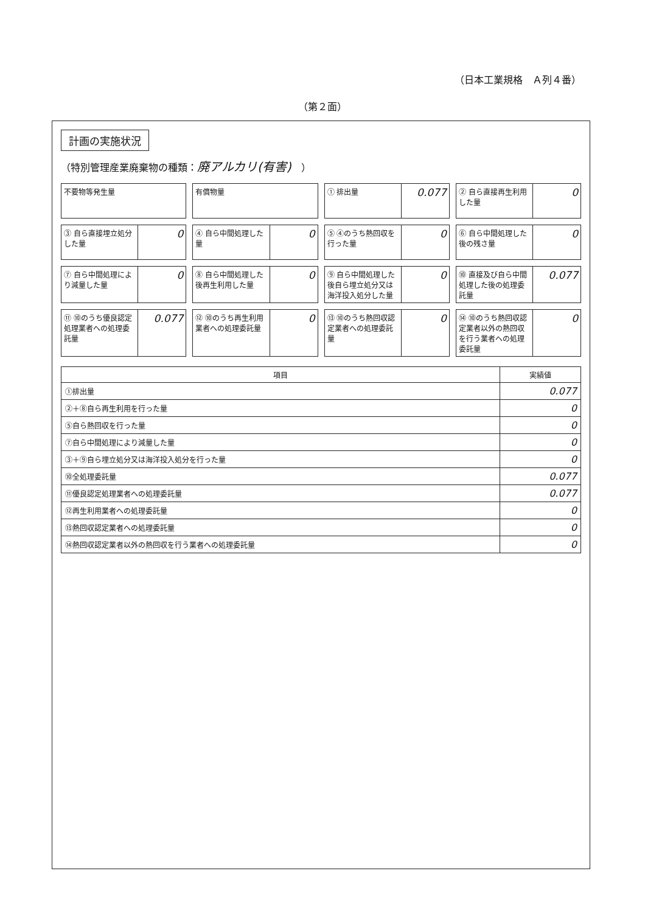（日本工業規格　Ａ列４番）
（第２面）
計画の実施状況
（特別管理産業廃棄物の種類：廃アルカリ(有害)　）
不要物等発生量
有償物量
① 排出量
0.077
② 自ら直接再生利用した量
0
③ 自ら直接埋立処分した量
0
④ 自ら中間処理した量
0
⑤ ④のうち熱回収を行った量
0
⑥ 自ら中間処理した後の残さ量
0
⑦ 自ら中間処理により減量した量
0
⑧ 自ら中間処理した後再生利用した量
0
⑨ 自ら中間処理した後自ら埋立処分又は海洋投入処分した量
0
⑩ 直接及び自ら中間処理した後の処理委託量
0.077
⑪ ⑩のうち優良認定処理業者への処理委託量
0.077
⑫ ⑩のうち再生利用業者への処理委託量
0
⑬ ⑩のうち熱回収認定業者への処理委託量
0
⑭ ⑩のうち熱回収認定業者以外の熱回収を行う業者への処理委託量
0
| 項目 | 実績値 |
| --- | --- |
| ①排出量 | 0.077 |
| ②＋⑧自ら再生利用を行った量 | 0 |
| ⑤自ら熱回収を行った量 | 0 |
| ⑦自ら中間処理により減量した量 | 0 |
| ③＋⑨自ら埋立処分又は海洋投入処分を行った量 | 0 |
| ⑩全処理委託量 | 0.077 |
| ⑪優良認定処理業者への処理委託量 | 0.077 |
| ⑫再生利用業者への処理委託量 | 0 |
| ⑬熱回収認定業者への処理委託量 | 0 |
| ⑭熱回収認定業者以外の熱回収を行う業者への処理委託量 | 0 |